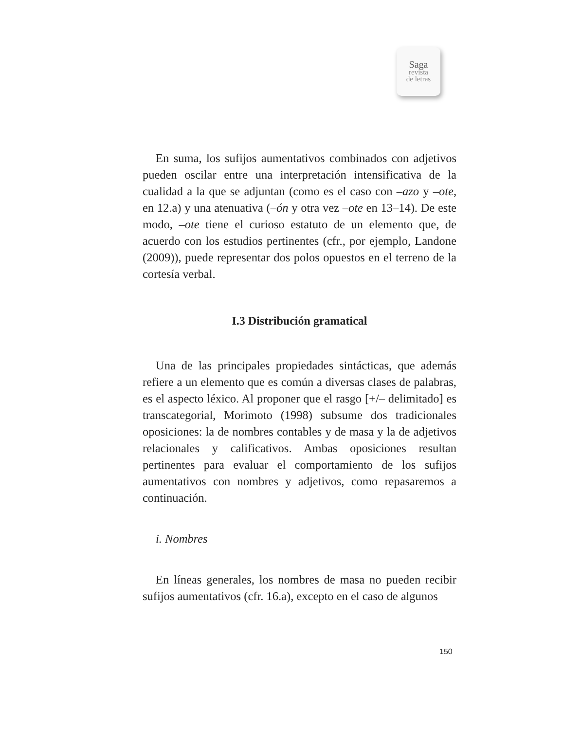Saga
revista
de letras
En suma, los sufijos aumentativos combinados con adjetivos pueden oscilar entre una interpretación intensificativa de la cualidad a la que se adjuntan (como es el caso con –azo y –ote, en 12.a) y una atenuativa (–ón y otra vez –ote en 13–14). De este modo, –ote tiene el curioso estatuto de un elemento que, de acuerdo con los estudios pertinentes (cfr., por ejemplo, Landone (2009)), puede representar dos polos opuestos en el terreno de la cortesía verbal.
I.3 Distribución gramatical
Una de las principales propiedades sintácticas, que además refiere a un elemento que es común a diversas clases de palabras, es el aspecto léxico. Al proponer que el rasgo [+/– delimitado] es transcategorial, Morimoto (1998) subsume dos tradicionales oposiciones: la de nombres contables y de masa y la de adjetivos relacionales y calificativos. Ambas oposiciones resultan pertinentes para evaluar el comportamiento de los sufijos aumentativos con nombres y adjetivos, como repasaremos a continuación.
i. Nombres
En líneas generales, los nombres de masa no pueden recibir sufijos aumentativos (cfr. 16.a), excepto en el caso de algunos
150